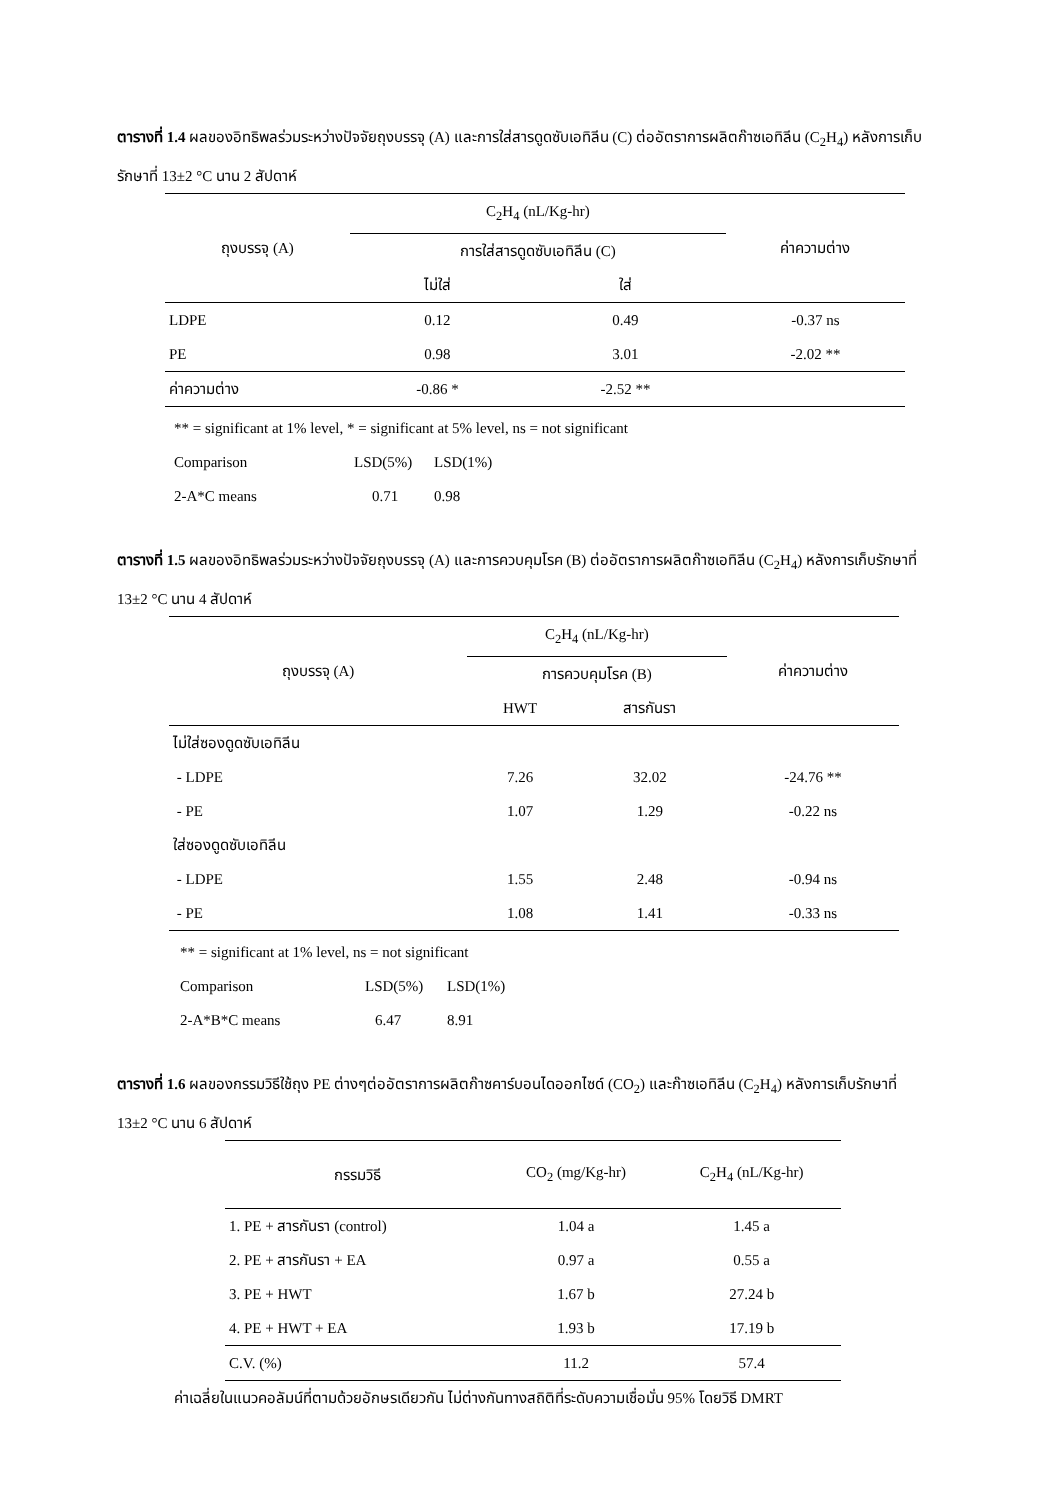ตารางที่ 1.4 ผลของอิทธิพลร่วมระหว่างปัจจัยถุงบรรจุ (A) และการใส่สารดูดซับเอทิลีน (C) ต่ออัตราการผลิตก๊าซเอทิลีน (C<sub>2</sub>H<sub>4</sub>) หลังการเก็บรักษาที่ 13±2 °C นาน 2 สัปดาห์
| ถุงบรรจุ (A) | C<sub>2</sub>H<sub>4</sub> (nL/Kg-hr) | | ค่าความต่าง |
| --- | --- | --- | --- |
| | การใส่สารดูดซับเอทิลีน (C) | | |
| | ไม่ใส่ | ใส่ | |
| LDPE | 0.12 | 0.49 | -0.37 ns |
| PE | 0.98 | 3.01 | -2.02 ** |
| ค่าความต่าง | -0.86 * | -2.52 ** | |
** = significant at 1% level, * = significant at 5% level, ns = not significant
Comparison LSD(5%) LSD(1%)
2-A*C means 0.71 0.98
ตารางที่ 1.5 ผลของอิทธิพลร่วมระหว่างปัจจัยถุงบรรจุ (A) และการควบคุมโรค (B) ต่ออัตราการผลิตก๊าซเอทิลีน (C<sub>2</sub>H<sub>4</sub>) หลังการเก็บรักษาที่ 13±2 °C นาน 4 สัปดาห์
| ถุงบรรจุ (A) | C<sub>2</sub>H<sub>4</sub> (nL/Kg-hr) | | ค่าความต่าง |
| --- | --- | --- | --- |
| | การควบคุมโรค (B) | | |
| | HWT | สารกันรา | |
| ไม่ใส่ซองดูดซับเอทิลีน | | | |
| - LDPE | 7.26 | 32.02 | -24.76 ** |
| - PE | 1.07 | 1.29 | -0.22 ns |
| ใส่ซองดูดซับเอทิลีน | | | |
| - LDPE | 1.55 | 2.48 | -0.94 ns |
| - PE | 1.08 | 1.41 | -0.33 ns |
** = significant at 1% level, ns = not significant
Comparison LSD(5%) LSD(1%)
2-A*B*C means 6.47 8.91
ตารางที่ 1.6 ผลของกรรมวิธีใช้ถุง PE ต่างๆต่ออัตราการผลิตก๊าซคาร์บอนไดออกไซด์ (CO<sub>2</sub>) และก๊าซเอทิลีน (C<sub>2</sub>H<sub>4</sub>) หลังการเก็บรักษาที่ 13±2 °C นาน 6 สัปดาห์
| กรรมวิธี | CO<sub>2</sub> (mg/Kg-hr) | C<sub>2</sub>H<sub>4</sub> (nL/Kg-hr) |
| --- | --- | --- |
| 1. PE + สารกันรา (control) | 1.04 a | 1.45 a |
| 2. PE + สารกันรา + EA | 0.97 a | 0.55 a |
| 3. PE + HWT | 1.67 b | 27.24 b |
| 4. PE + HWT + EA | 1.93 b | 17.19 b |
| C.V. (%) | 11.2 | 57.4 |
ค่าเฉลี่ยในแนวคอลัมน์ที่ตามด้วยอักษรเดียวกัน ไม่ต่างกันทางสถิติที่ระดับความเชื่อมั่น 95% โดยวิธี DMRT